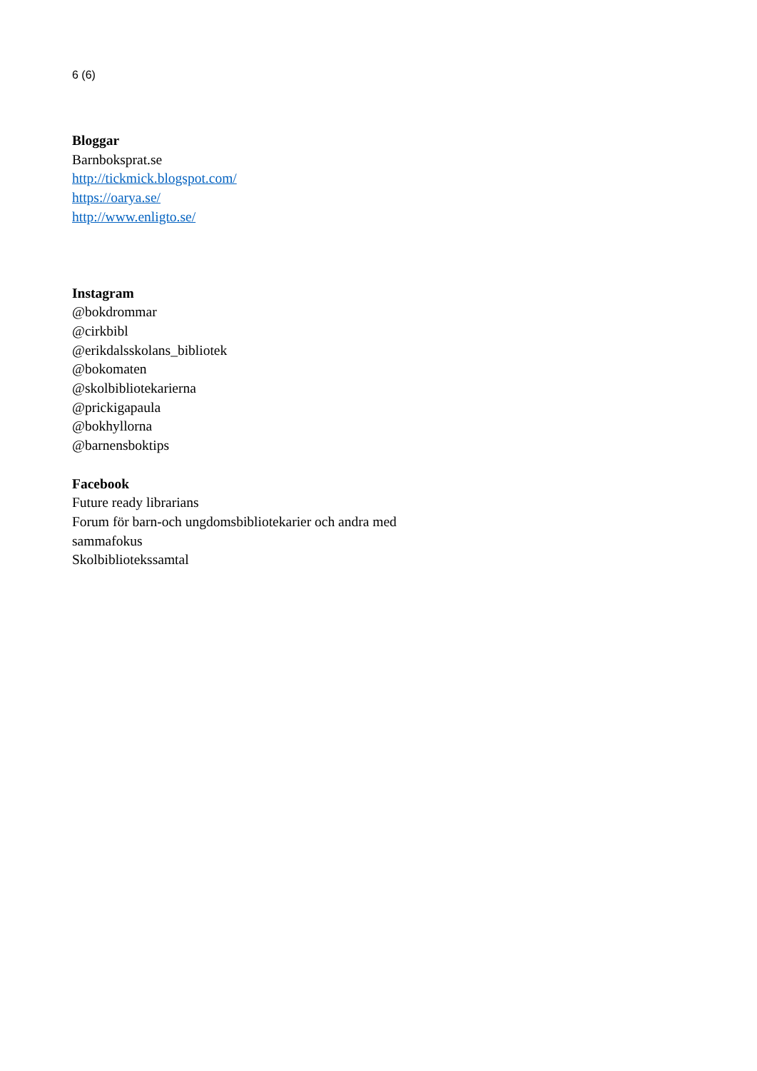6 (6)
Bloggar
Barnboksprat.se
http://tickmick.blogspot.com/
https://oarya.se/
http://www.enligto.se/
Instagram
@bokdrommar
@cirkbibl
@erikdalsskolans_bibliotek
@bokomaten
@skolbibliotekarierna
@prickigapaula
@bokhyllorna
@barnensboktips
Facebook
Future ready librarians
Forum för barn-och ungdomsbibliotekarier och andra med
sammafokus
Skolbibliotekssamtal